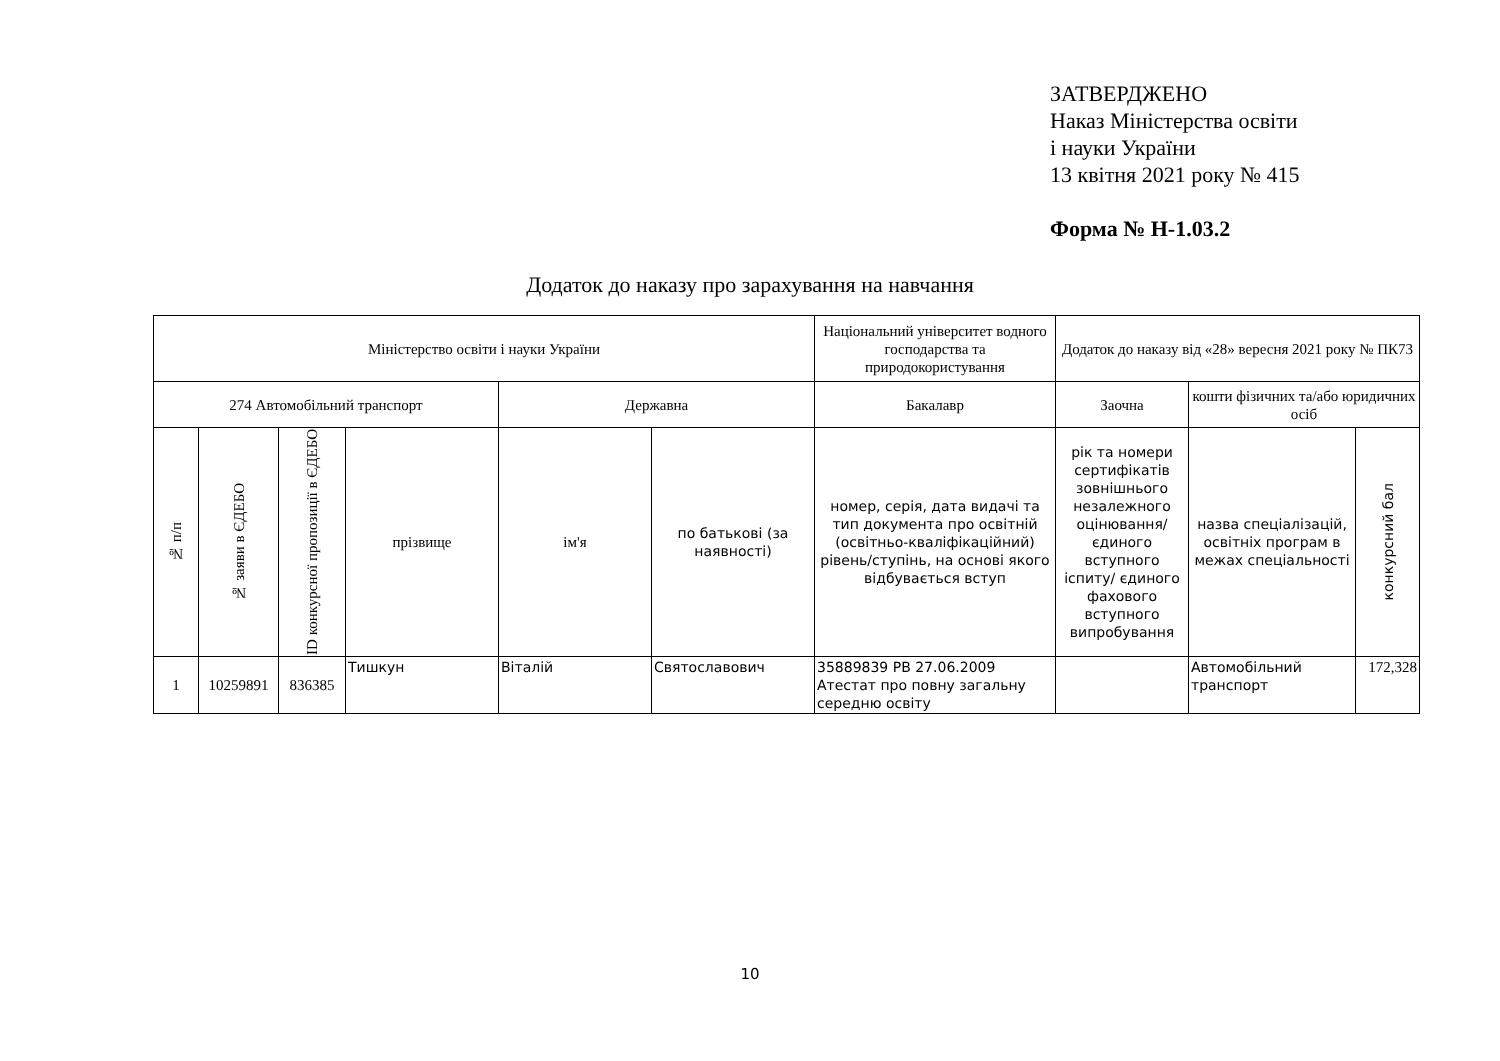ЗАТВЕРДЖЕНО
Наказ Міністерства освіти
і науки України
13 квітня 2021 року № 415
Форма № Н-1.03.2
Додаток до наказу про зарахування на навчання
| Міністерство освіти і науки України | | | | | | Національний університет водного господарства та природокористування | Додаток до наказу від «28» вересня 2021 року № ПК73 | | |
| --- | --- | --- | --- | --- | --- | --- | --- | --- | --- |
| 274 Автомобільний транспорт | | | | Державна | | Бакалавр | Заочна | кошти фізичних та/або юридичних осіб | |
| № п/п | № заяви в ЄДЕБО | ID конкурсної пропозиції в ЄДЕБО | прізвище | ім'я | по батькові (за наявності) | номер, серія, дата видачі та тип документа про освітній (освітньо-кваліфікаційний) рівень/ступінь, на основі якого відбувається вступ | рік та номери сертифікатів зовнішнього незалежного оцінювання/ єдиного вступного іспиту/ єдиного фахового вступного випробування | назва спеціалізацій, освітніх програм в межах спеціальності | конкурсний бал |
| 1 | 10259891 | 836385 | Тишкун | Віталій | Святославович | 35889839 PB 27.06.2009 Атестат про повну загальну середню освіту | | Автомобільний транспорт | 172,328 |
10